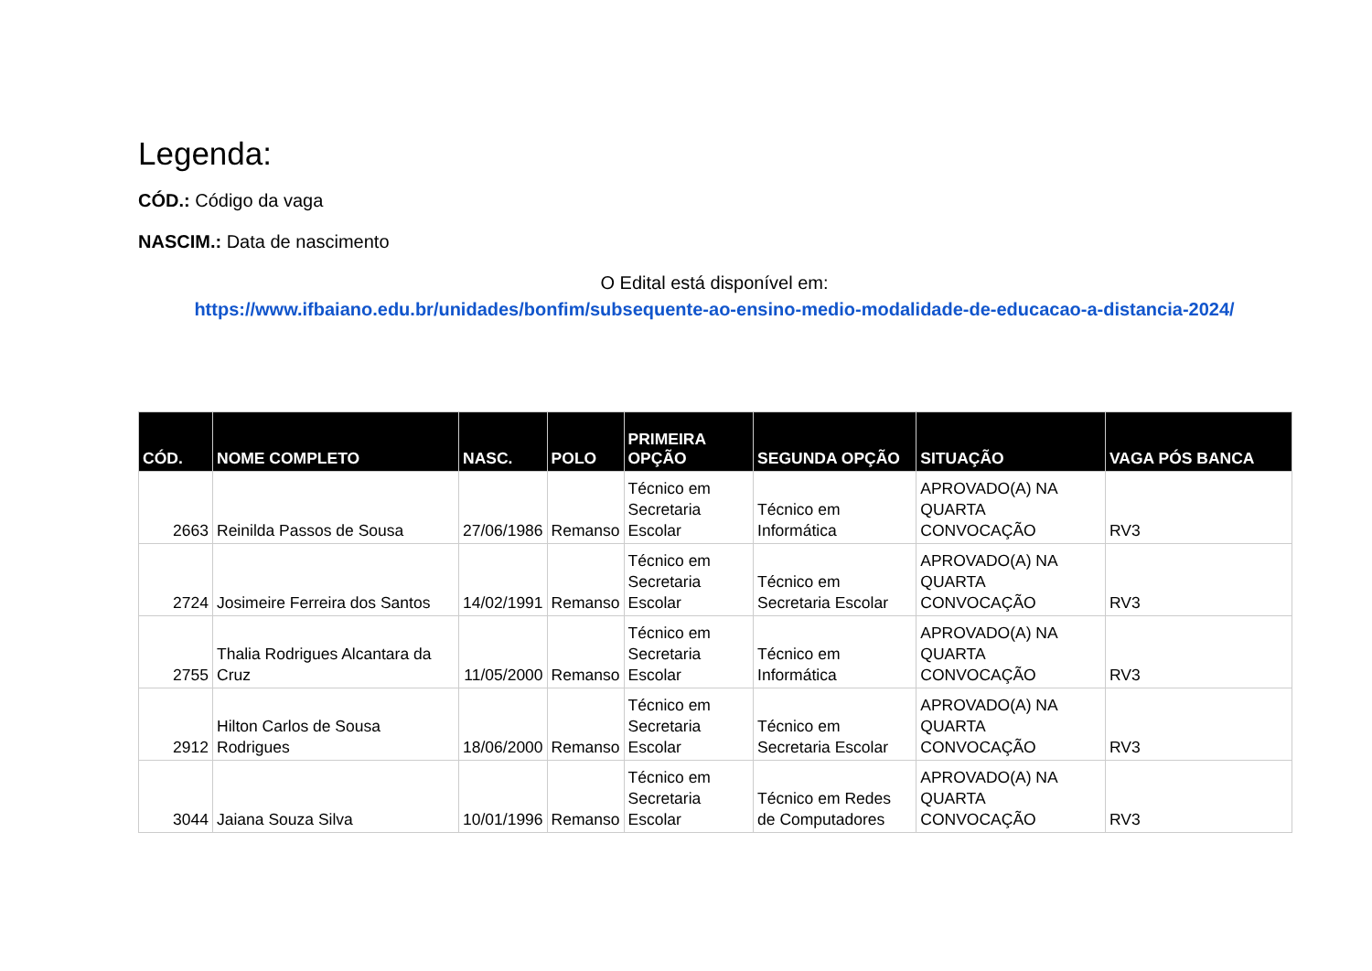Legenda:
CÓD.: Código da vaga
NASCIM.: Data de nascimento
O Edital está disponível em:
https://www.ifbaiano.edu.br/unidades/bonfim/subsequente-ao-ensino-medio-modalidade-de-educacao-a-distancia-2024/
| CÓD. | NOME COMPLETO | NASC. | POLO | PRIMEIRA OPÇÃO | SEGUNDA OPÇÃO | SITUAÇÃO | VAGA PÓS BANCA |
| --- | --- | --- | --- | --- | --- | --- | --- |
| 2663 | Reinilda Passos de Sousa | 27/06/1986 | Remanso | Técnico em Secretaria Escolar | Técnico em Informática | APROVADO(A) NA QUARTA CONVOCAÇÃO | RV3 |
| 2724 | Josimeire Ferreira dos Santos | 14/02/1991 | Remanso | Técnico em Secretaria Escolar | Técnico em Secretaria Escolar | APROVADO(A) NA QUARTA CONVOCAÇÃO | RV3 |
| 2755 | Thalia Rodrigues Alcantara da Cruz | 11/05/2000 | Remanso | Técnico em Secretaria Escolar | Técnico em Informática | APROVADO(A) NA QUARTA CONVOCAÇÃO | RV3 |
| 2912 | Hilton Carlos de Sousa Rodrigues | 18/06/2000 | Remanso | Técnico em Secretaria Escolar | Técnico em Secretaria Escolar | APROVADO(A) NA QUARTA CONVOCAÇÃO | RV3 |
| 3044 | Jaiana Souza Silva | 10/01/1996 | Remanso | Técnico em Secretaria Escolar | Técnico em Redes de Computadores | APROVADO(A) NA QUARTA CONVOCAÇÃO | RV3 |